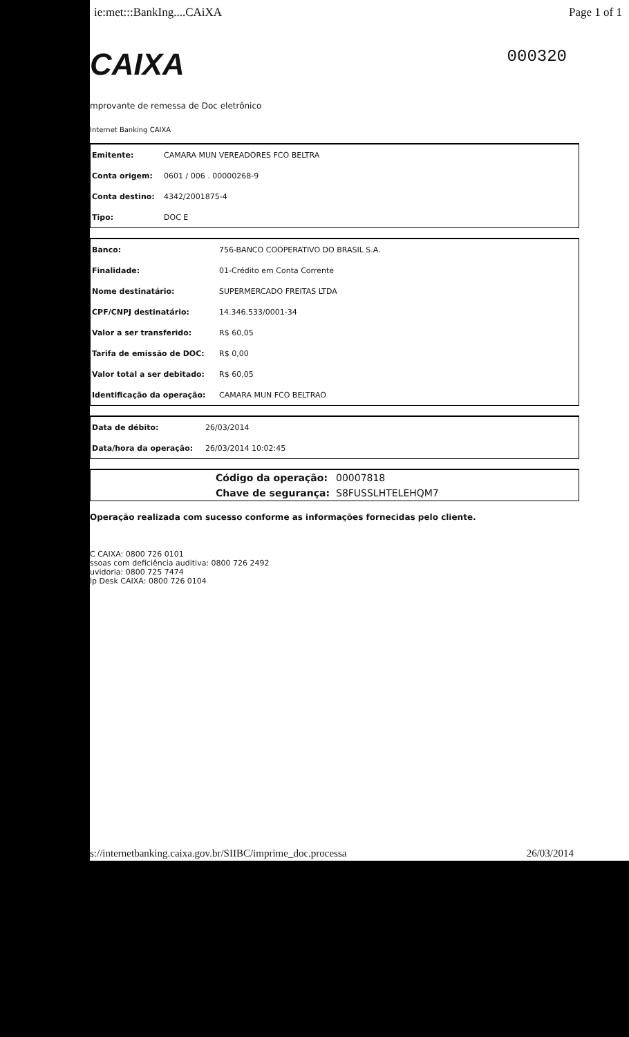ie:met:::BankIng....CAiXA Page 1 of 1
CAIXA 000320
mprovante de remessa de Doc eletrônico
Internet Banking CAIXA
| Emitente: | CAMARA MUN VEREADORES FCO BELTRA |
| Conta origem: | 0601 / 006 . 00000268-9 |
| Conta destino: | 4342/2001875-4 |
| Tipo: | DOC E |
| Banco: | 756-BANCO COOPERATIVO DO BRASIL S.A. |
| Finalidade: | 01-Crédito em Conta Corrente |
| Nome destinatário: | SUPERMERCADO FREITAS LTDA |
| CPF/CNPJ destinatário: | 14.346.533/0001-34 |
| Valor a ser transferido: | R$ 60,05 |
| Tarifa de emissão de DOC: | R$ 0,00 |
| Valor total a ser debitado: | R$ 60,05 |
| Identificação da operação: | CAMARA MUN FCO BELTRAO |
| Data de débito: | 26/03/2014 |
| Data/hora da operação: | 26/03/2014 10:02:45 |
| | Código da operação: | 00007818 |
| | Chave de segurança: | S8FUSSLHTELEHQM7 |
Operação realizada com sucesso conforme as informações fornecidas pelo cliente.
C CAIXA: 0800 726 0101
ssoas com deficiência auditiva: 0800 726 2492
uvidoria: 0800 725 7474
lp Desk CAIXA: 0800 726 0104
s://internetbanking.caixa.gov.br/SIIBC/imprime_doc.processa 26/03/2014